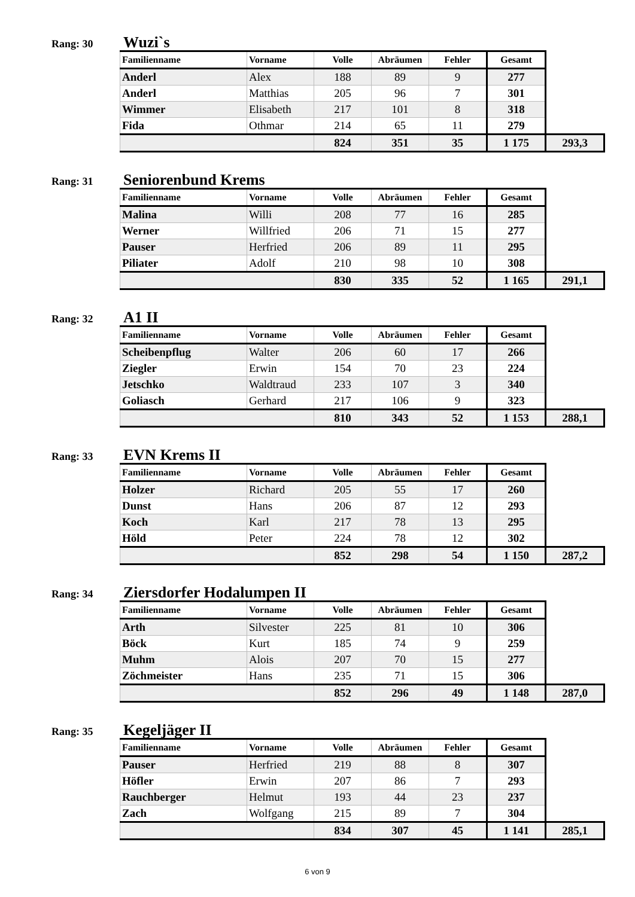Rang: 30
Wuzi`s
| Familienname | Vorname | Volle | Abräumen | Fehler | Gesamt | |
| --- | --- | --- | --- | --- | --- | --- |
| Anderl | Alex | 188 | 89 | 9 | 277 | |
| Anderl | Matthias | 205 | 96 | 7 | 301 | |
| Wimmer | Elisabeth | 217 | 101 | 8 | 318 | |
| Fida | Othmar | 214 | 65 | 11 | 279 | |
| | | 824 | 351 | 35 | 1 175 | 293,3 |
Rang: 31
Seniorenbund Krems
| Familienname | Vorname | Volle | Abräumen | Fehler | Gesamt | |
| --- | --- | --- | --- | --- | --- | --- |
| Malina | Willi | 208 | 77 | 16 | 285 | |
| Werner | Willfried | 206 | 71 | 15 | 277 | |
| Pauser | Herfried | 206 | 89 | 11 | 295 | |
| Piliater | Adolf | 210 | 98 | 10 | 308 | |
| | | 830 | 335 | 52 | 1 165 | 291,1 |
Rang: 32
A1 II
| Familienname | Vorname | Volle | Abräumen | Fehler | Gesamt | |
| --- | --- | --- | --- | --- | --- | --- |
| Scheibenpflug | Walter | 206 | 60 | 17 | 266 | |
| Ziegler | Erwin | 154 | 70 | 23 | 224 | |
| Jetschko | Waldtraud | 233 | 107 | 3 | 340 | |
| Goliasch | Gerhard | 217 | 106 | 9 | 323 | |
| | | 810 | 343 | 52 | 1 153 | 288,1 |
Rang: 33
EVN Krems II
| Familienname | Vorname | Volle | Abräumen | Fehler | Gesamt | |
| --- | --- | --- | --- | --- | --- | --- |
| Holzer | Richard | 205 | 55 | 17 | 260 | |
| Dunst | Hans | 206 | 87 | 12 | 293 | |
| Koch | Karl | 217 | 78 | 13 | 295 | |
| Höld | Peter | 224 | 78 | 12 | 302 | |
| | | 852 | 298 | 54 | 1 150 | 287,2 |
Rang: 34
Ziersdorfer Hodalumpen II
| Familienname | Vorname | Volle | Abräumen | Fehler | Gesamt | |
| --- | --- | --- | --- | --- | --- | --- |
| Arth | Silvester | 225 | 81 | 10 | 306 | |
| Böck | Kurt | 185 | 74 | 9 | 259 | |
| Muhm | Alois | 207 | 70 | 15 | 277 | |
| Zöchmeister | Hans | 235 | 71 | 15 | 306 | |
| | | 852 | 296 | 49 | 1 148 | 287,0 |
Rang: 35
Kegeljäger II
| Familienname | Vorname | Volle | Abräumen | Fehler | Gesamt | |
| --- | --- | --- | --- | --- | --- | --- |
| Pauser | Herfried | 219 | 88 | 8 | 307 | |
| Höfler | Erwin | 207 | 86 | 7 | 293 | |
| Rauchberger | Helmut | 193 | 44 | 23 | 237 | |
| Zach | Wolfgang | 215 | 89 | 7 | 304 | |
| | | 834 | 307 | 45 | 1 141 | 285,1 |
6 von 9